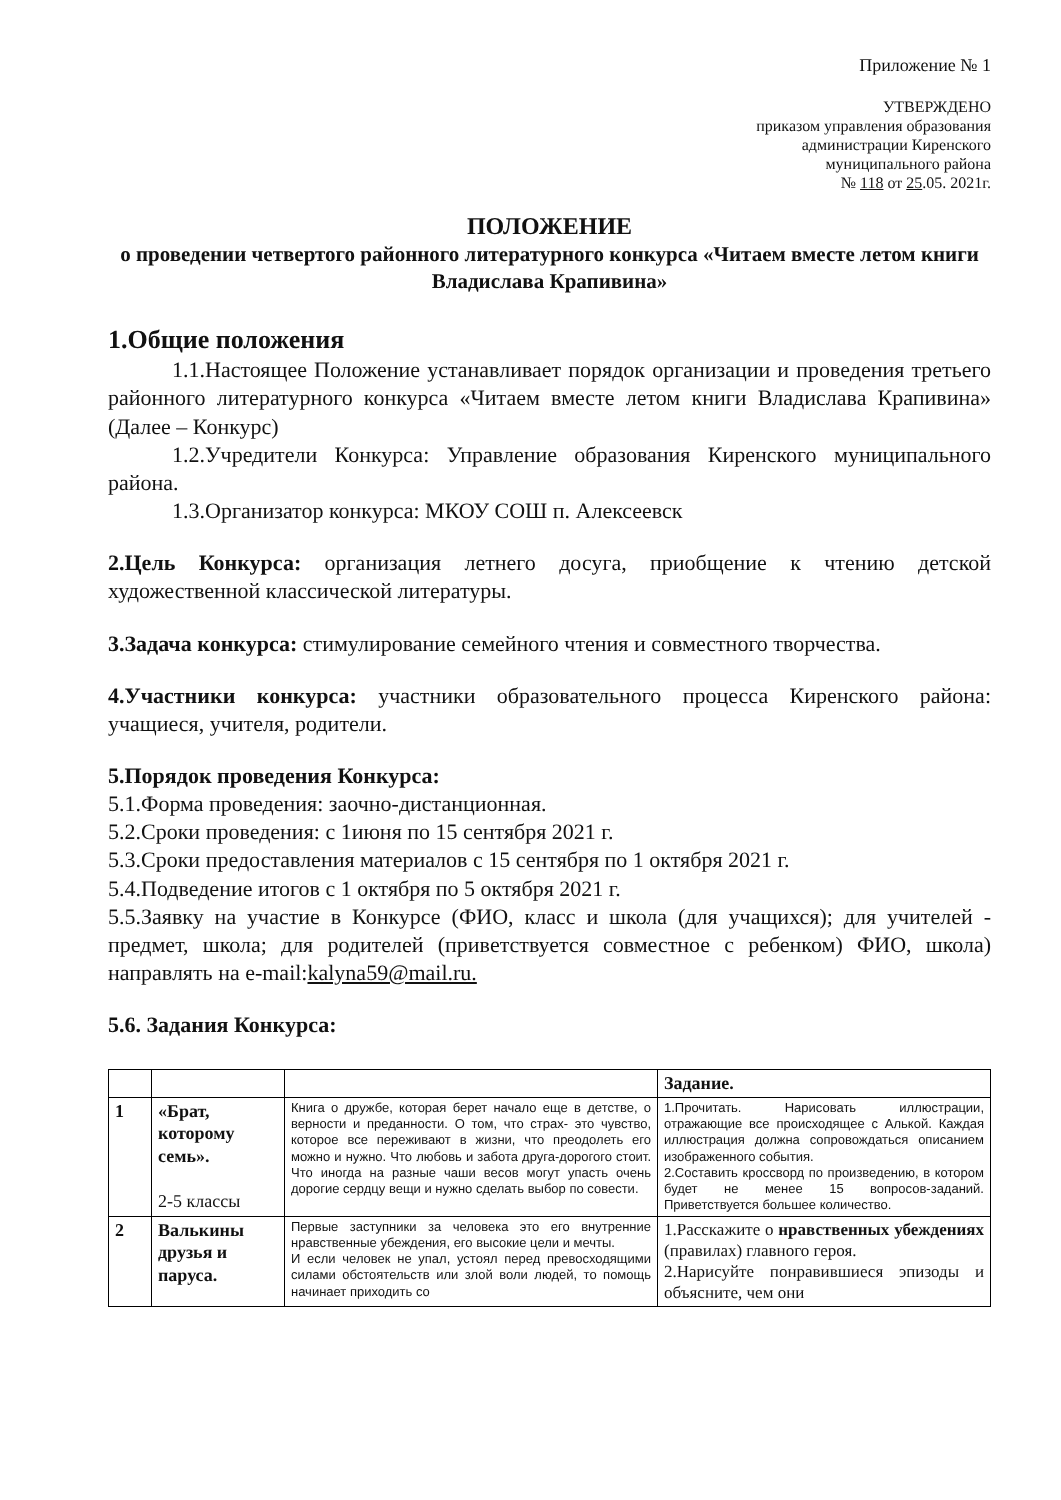Приложение № 1
УТВЕРЖДЕНО
приказом управления образования
администрации Киренского
муниципального района
№ 118 от 25.05. 2021г.
ПОЛОЖЕНИЕ
о проведении четвертого районного литературного конкурса «Читаем вместе летом книги Владислава Крапивина»
1.Общие положения
1.1.Настоящее Положение устанавливает порядок организации и проведения третьего районного литературного конкурса «Читаем вместе летом книги Владислава Крапивина» (Далее – Конкурс)
1.2.Учредители Конкурса: Управление образования Киренского муниципального района.
1.3.Организатор конкурса: МКОУ СОШ п. Алексеевск
2.Цель Конкурса: организация летнего досуга, приобщение к чтению детской художественной классической литературы.
3.Задача конкурса: стимулирование семейного чтения и совместного творчества.
4.Участники конкурса: участники образовательного процесса Киренского района: учащиеся, учителя, родители.
5.Порядок проведения Конкурса:
5.1.Форма проведения: заочно-дистанционная.
5.2.Сроки проведения: с 1июня по 15 сентября 2021 г.
5.3.Сроки предоставления материалов с 15 сентября по 1 октября 2021 г.
5.4.Подведение итогов с 1 октября по 5 октября 2021 г.
5.5.Заявку на участие в Конкурсе (ФИО, класс и школа (для учащихся); для учителей - предмет, школа; для родителей (приветствуется совместное с ребенком) ФИО, школа) направлять на e-mail:kalyna59@mail.ru.
5.6. Задания Конкурса:
| | | | Задание. |
| --- | --- | --- | --- |
| 1 | «Брат, которому семь». 2-5 классы | Книга о дружбе, которая берет начало еще в детстве, о верности и преданности. О том, что страх- это чувство, которое все переживают в жизни, что преодолеть его можно и нужно. Что любовь и забота друга-дорогого стоит. Что иногда на разные чаши весов могут упасть очень дорогие сердцу вещи и нужно сделать выбор по совести. | 1.Прочитать. Нарисовать иллюстрации, отражающие все происходящее с Алькой. Каждая иллюстрация должна сопровождаться описанием изображенного события. 2.Составить кроссворд по произведению, в котором будет не менее 15 вопросов-заданий. Приветствуется большее количество. |
| 2 | Валькины друзья и паруса. | Первые заступники за человека это его внутренние нравственные убеждения, его высокие цели и мечты. И если человек не упал, устоял перед превосходящими силами обстоятельств или злой воли людей, то помощь начинает приходить со | 1.Расскажите о нравственных убеждениях (правилах) главного героя. 2.Нарисуйте понравившиеся эпизоды и объясните, чем они |